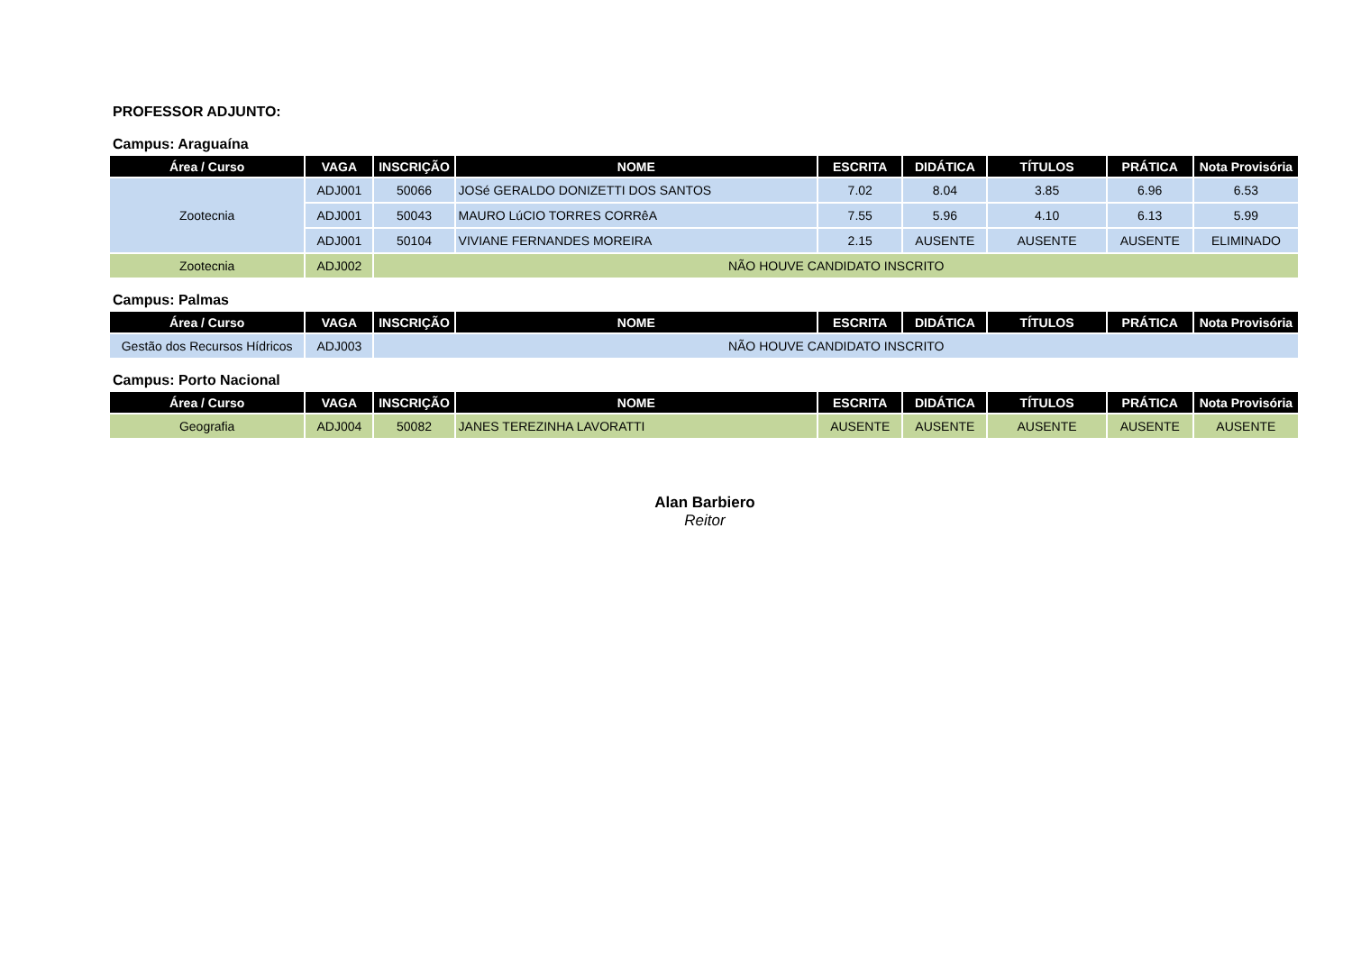PROFESSOR ADJUNTO:
Campus: Araguaína
| Área / Curso | VAGA | INSCRIÇÃO | NOME | ESCRITA | DIDÁTICA | TÍTULOS | PRÁTICA | Nota Provisória |
| --- | --- | --- | --- | --- | --- | --- | --- | --- |
| Zootecnia | ADJ001 | 50066 | JOSé GERALDO DONIZETTI DOS SANTOS | 7.02 | 8.04 | 3.85 | 6.96 | 6.53 |
| | ADJ001 | 50043 | MAURO LúCIO TORRES CORRêA | 7.55 | 5.96 | 4.10 | 6.13 | 5.99 |
| | ADJ001 | 50104 | VIVIANE FERNANDES MOREIRA | 2.15 | AUSENTE | AUSENTE | AUSENTE | ELIMINADO |
| Zootecnia | ADJ002 | NÃO HOUVE CANDIDATO INSCRITO | | | | | | |
Campus: Palmas
| Área / Curso | VAGA | INSCRIÇÃO | NOME | ESCRITA | DIDÁTICA | TÍTULOS | PRÁTICA | Nota Provisória |
| --- | --- | --- | --- | --- | --- | --- | --- | --- |
| Gestão dos Recursos Hídricos | ADJ003 | NÃO HOUVE CANDIDATO INSCRITO | | | | | | |
Campus: Porto Nacional
| Área / Curso | VAGA | INSCRIÇÃO | NOME | ESCRITA | DIDÁTICA | TÍTULOS | PRÁTICA | Nota Provisória |
| --- | --- | --- | --- | --- | --- | --- | --- | --- |
| Geografia | ADJ004 | 50082 | JANES TEREZINHA LAVORATTI | AUSENTE | AUSENTE | AUSENTE | AUSENTE | AUSENTE |
Alan Barbiero
Reitor